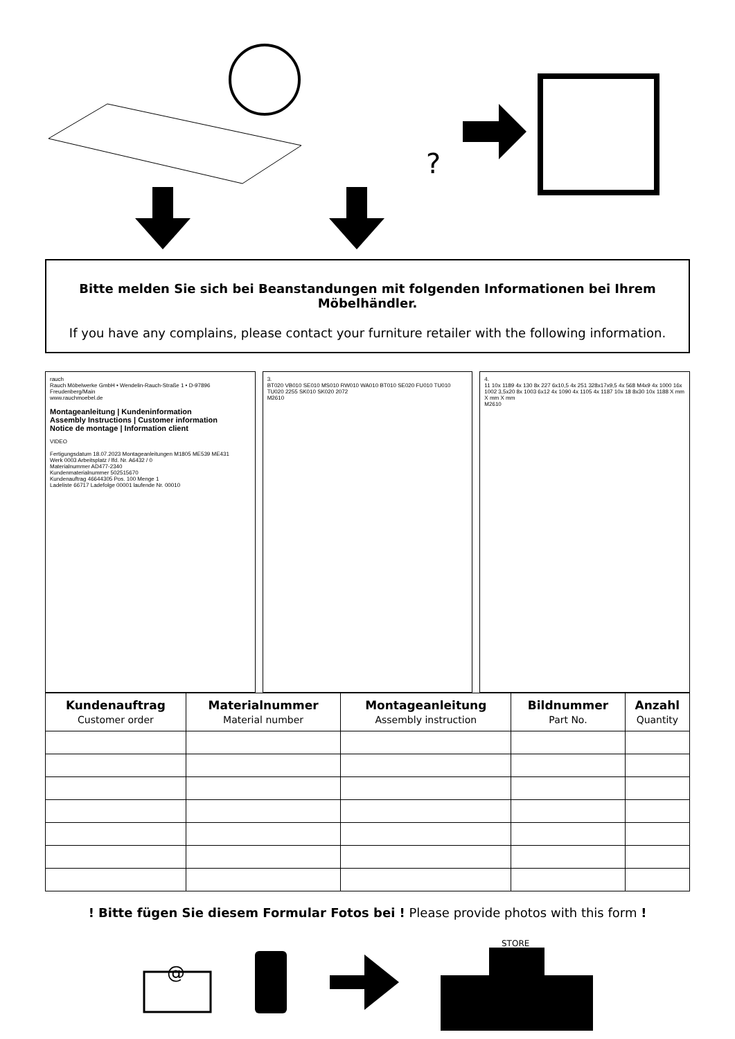?
Bitte melden Sie sich bei Beanstandungen mit folgenden Informationen bei Ihrem Möbelhändler.
If you have any complains, please contact your furniture retailer with the following information.
rauch
Rauch Möbelwerke GmbH • Wendelin-Rauch-Straße 1 • D-97896 Freudenberg/Main
www.rauchmoebel.de
Montageanleitung | Kundeninformation
Assembly Instructions | Customer information
Notice de montage | Information client
VIDEO
Fertigungsdatum 18.07.2023 Montageanleitungen M1805 ME539 ME431
Werk 0003 Arbeitsplatz / lfd. Nr. A6432 / 0
Materialnummer AD477-2340
Kundenmaterialnummer 502515670
Kundenauftrag 46644305 Pos. 100 Menge 1
Ladeliste 66717 Ladefolge 00001 laufende Nr. 00010
3.
BT020 VB010 SE010 MS010 RW010 WA010 BT010 SE020 FU010 TU010 TU020 2255 SK010 SK020 2072
M2610
4.
11 10x 1189 4x 130 8x 227 6x10,5 4x 251 328x17x9,5 4x 568 M4x9 4x 1000 16x 1002 3,5x20 8x 1003 6x12 4x 1090 4x 1105 4x 1187 10x 18 8x30 10x 1188 X mm X mm X mm
M2610
| Kundenauftrag Customer order | Materialnummer Material number | Montageanleitung Assembly instruction | Bildnummer Part No. | Anzahl Quantity |
| --- | --- | --- | --- | --- |
! Bitte fügen Sie diesem Formular Fotos bei ! Please provide photos with this form !
@
STORE